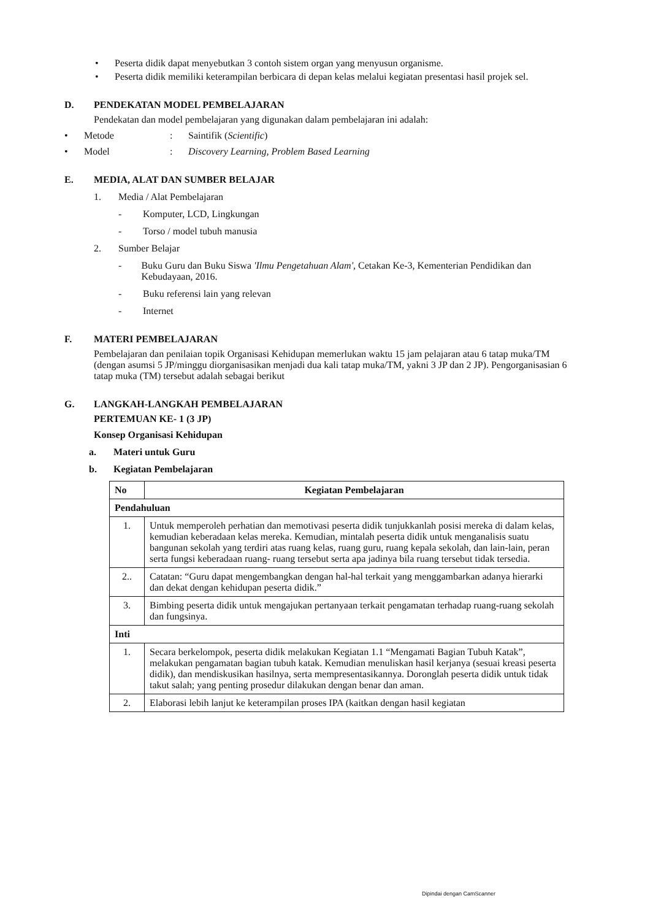• Peserta didik dapat menyebutkan 3 contoh sistem organ yang menyusun organisme.
• Peserta didik memiliki keterampilan berbicara di depan kelas melalui kegiatan presentasi hasil projek sel.
D. PENDEKATAN MODEL PEMBELAJARAN
Pendekatan dan model pembelajaran yang digunakan dalam pembelajaran ini adalah:
• Metode: Saintifik (Scientific)
• Model: Discovery Learning, Problem Based Learning
E. MEDIA, ALAT DAN SUMBER BELAJAR
1. Media / Alat Pembelajaran
- Komputer, LCD, Lingkungan
- Torso / model tubuh manusia
2. Sumber Belajar
- Buku Guru dan Buku Siswa 'Ilmu Pengetahuan Alam', Cetakan Ke-3, Kementerian Pendidikan dan Kebudayaan, 2016.
- Buku referensi lain yang relevan
- Internet
F. MATERI PEMBELAJARAN
Pembelajaran dan penilaian topik Organisasi Kehidupan memerlukan waktu 15 jam pelajaran atau 6 tatap muka/TM (dengan asumsi 5 JP/minggu diorganisasikan menjadi dua kali tatap muka/TM, yakni 3 JP dan 2 JP). Pengorganisasian 6 tatap muka (TM) tersebut adalah sebagai berikut
G. LANGKAH-LANGKAH PEMBELAJARAN
PERTEMUAN KE- 1 (3 JP)
Konsep Organisasi Kehidupan
a. Materi untuk Guru
b. Kegiatan Pembelajaran
| No | Kegiatan Pembelajaran |
| --- | --- |
| Pendahuluan | |
| 1. | Untuk memperoleh perhatian dan memotivasi peserta didik tunjukkanlah posisi mereka di dalam kelas, kemudian keberadaan kelas mereka. Kemudian, mintalah peserta didik untuk menganalisis suatu bangunan sekolah yang terdiri atas ruang kelas, ruang guru, ruang kepala sekolah, dan lain-lain, peran serta fungsi keberadaan ruang- ruang tersebut serta apa jadinya bila ruang tersebut tidak tersedia. |
| 2.. | Catatan: “Guru dapat mengembangkan dengan hal-hal terkait yang menggambarkan adanya hierarki dan dekat dengan kehidupan peserta didik.” |
| 3. | Bimbing peserta didik untuk mengajukan pertanyaan terkait pengamatan terhadap ruang-ruang sekolah dan fungsinya. |
| Inti | |
| 1. | Secara berkelompok, peserta didik melakukan Kegiatan 1.1 “Mengamati Bagian Tubuh Katak”, melakukan pengamatan bagian tubuh katak. Kemudian menuliskan hasil kerjanya (sesuai kreasi peserta didik), dan mendiskusikan hasilnya, serta mempresentasikannya. Doronglah peserta didik untuk tidak takut salah; yang penting prosedur dilakukan dengan benar dan aman. |
| 2. | Elaborasi lebih lanjut ke keterampilan proses IPA (kaitkan dengan hasil kegiatan |
Dipindai dengan CamScanner